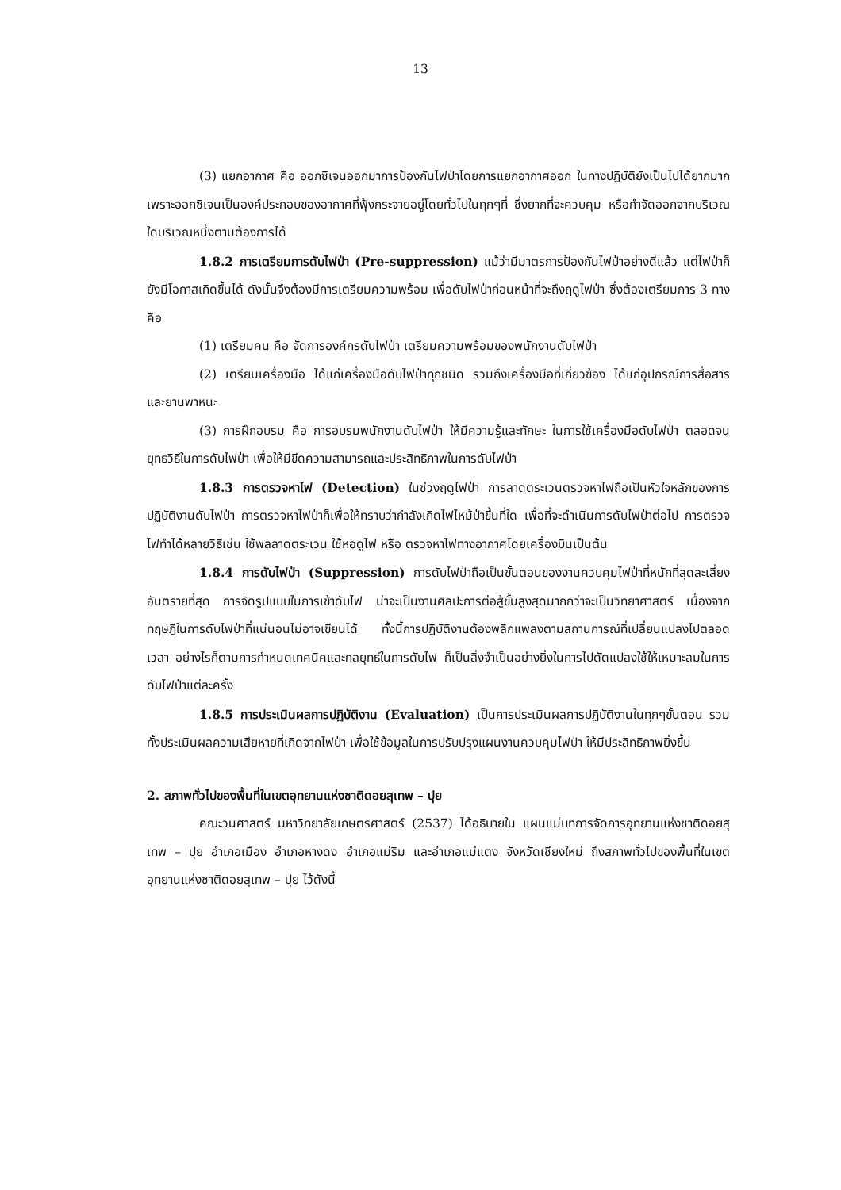13
(3) แยกอากาศ คือ ออกซิเจนออกมาการป้องกันไฟป่าโดยการแยกอากาศออก ในทางปฏิบัติยังเป็นไปได้ยากมาก เพราะออกซิเจนเป็นองค์ประกอบของอากาศที่ฟุ้งกระจายอยู่โดยทั่วไปในทุกๆที่ ซึ่งยากที่จะควบคุม หรือกำจัดออกจากบริเวณใดบริเวณหนึ่งตามต้องการได้
1.8.2 การเตรียมการดับไฟป่า (Pre-suppression) แม้ว่ามีมาตรการป้องกันไฟป่าอย่างดีแล้ว แต่ไฟป่าก็ยังมีโอกาสเกิดขึ้นได้ ดังนั้นจึงต้องมีการเตรียมความพร้อม เพื่อดับไฟป่าก่อนหน้าที่จะถึงฤดูไฟป่า ซึ่งต้องเตรียมการ 3 ทาง คือ
(1) เตรียมคน คือ จัดการองค์กรดับไฟป่า เตรียมความพร้อมของพนักงานดับไฟป่า
(2) เตรียมเครื่องมือ ได้แก่เครื่องมือดับไฟป่าทุกชนิด รวมถึงเครื่องมือที่เกี่ยวข้อง ได้แก่อุปกรณ์การสื่อสาร และยานพาหนะ
(3) การฝึกอบรม คือ การอบรมพนักงานดับไฟป่า ให้มีความรู้และทักษะ ในการใช้เครื่องมือดับไฟป่า ตลอดจนยุทธวิธีในการดับไฟป่า เพื่อให้มีขีดความสามารถและประสิทธิภาพในการดับไฟป่า
1.8.3 การตรวจหาไฟ (Detection) ในช่วงฤดูไฟป่า การลาดตระเวนตรวจหาไฟถือเป็นหัวใจหลักของการปฏิบัติงานดับไฟป่า การตรวจหาไฟป่าก็เพื่อให้ทราบว่ากำลังเกิดไฟไหม้ป่าขึ้นที่ใด เพื่อที่จะดำเนินการดับไฟป่าต่อไป การตรวจไฟทำได้หลายวิธีเช่น ใช้พลลาดตระเวน ใช้หอดูไฟ หรือ ตรวจหาไฟทางอากาศโดยเครื่องบินเป็นต้น
1.8.4 การดับไฟป่า (Suppression) การดับไฟป่าถือเป็นขั้นตอนของงานควบคุมไฟป่าที่หนักที่สุดละเสี่ยงอันตรายที่สุด การจัดรูปแบบในการเข้าดับไฟ น่าจะเป็นงานศิลปะการต่อสู้ขั้นสูงสุดมากกว่าจะเป็นวิทยาศาสตร์ เนื่องจากทฤษฎีในการดับไฟป่าที่แน่นอนไม่อาจเขียนได้ ทั้งนี้การปฏิบัติงานต้องพลิกแพลงตามสถานการณ์ที่เปลี่ยนแปลงไปตลอดเวลา อย่างไรก็ตามการกำหนดเทคนิคและกลยุทธ์ในการดับไฟ ก็เป็นสิ่งจำเป็นอย่างยิ่งในการไปดัดแปลงใช้ให้เหมาะสมในการดับไฟป่าแต่ละครั้ง
1.8.5 การประเมินผลการปฏิบัติงาน (Evaluation) เป็นการประเมินผลการปฏิบัติงานในทุกๆขั้นตอน รวมทั้งประเมินผลความเสียหายที่เกิดจากไฟป่า เพื่อใช้ข้อมูลในการปรับปรุงแผนงานควบคุมไฟป่า ให้มีประสิทธิภาพยิ่งขึ้น
2. สภาพทั่วไปของพื้นที่ในเขตอุทยานแห่งชาติดอยสุเทพ – ปุย
คณะวนศาสตร์ มหาวิทยาลัยเกษตรศาสตร์ (2537) ได้อธิบายใน แผนแม่บทการจัดการอุทยานแห่งชาติดอยสุเทพ – ปุย อำเภอเมือง อำเภอหางดง อำเภอแม่ริม และอำเภอแม่แตง จังหวัดเชียงใหม่ ถึงสภาพทั่วไปของพื้นที่ในเขตอุทยานแห่งชาติดอยสุเทพ – ปุย ไว้ดังนี้